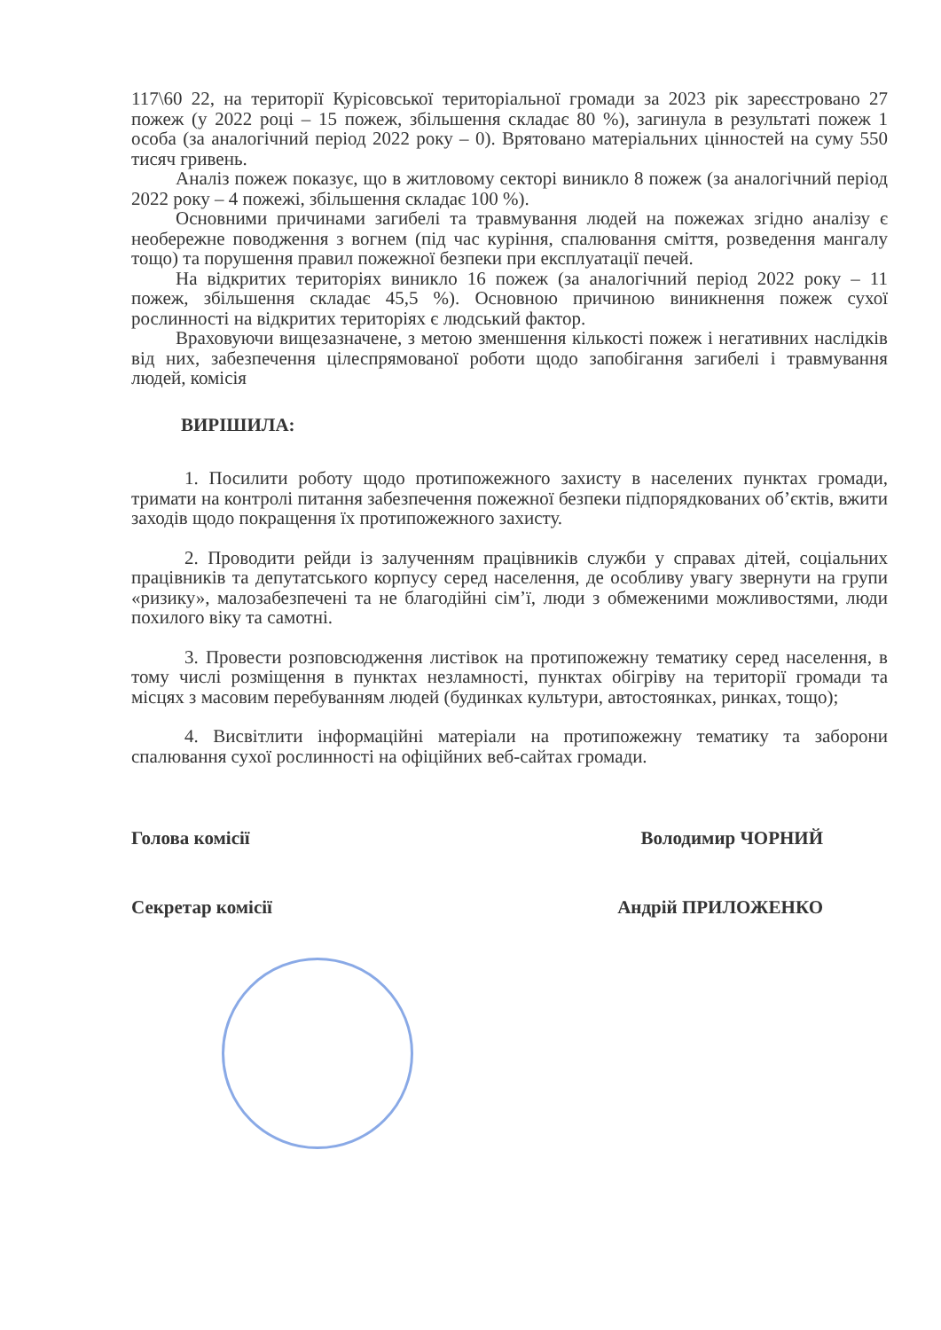117\60 22, на території Курісовської територіальної громади за 2023 рік зареєстровано 27 пожеж (у 2022 році – 15 пожеж, збільшення складає 80 %), загинула в результаті пожеж 1 особа (за аналогічний період 2022 року – 0). Врятовано матеріальних цінностей на суму 550 тисяч гривень.
Аналіз пожеж показує, що в житловому секторі виникло 8 пожеж (за аналогічний період 2022 року – 4 пожежі, збільшення складає 100 %).
Основними причинами загибелі та травмування людей на пожежах згідно аналізу є необережне поводження з вогнем (під час куріння, спалювання сміття, розведення мангалу тощо) та порушення правил пожежної безпеки при експлуатації печей.
На відкритих територіях виникло 16 пожеж (за аналогічний період 2022 року – 11 пожеж, збільшення складає 45,5 %). Основною причиною виникнення пожеж сухої рослинності на відкритих територіях є людський фактор.
Враховуючи вищезазначене, з метою зменшення кількості пожеж і негативних наслідків від них, забезпечення цілеспрямованої роботи щодо запобігання загибелі і травмування людей, комісія
ВИРІШИЛА:
1. Посилити роботу щодо протипожежного захисту в населених пунктах громади, тримати на контролі питання забезпечення пожежної безпеки підпорядкованих об’єктів, вжити заходів щодо покращення їх протипожежного захисту.
2. Проводити рейди із залученням працівників служби у справах дітей, соціальних працівників та депутатського корпусу серед населення, де особливу увагу звернути на групи «ризику», малозабезпечені та не благодійні сім’ї, люди з обмеженими можливостями, люди похилого віку та самотні.
3. Провести розповсюдження листівок на протипожежну тематику серед населення, в тому числі розміщення в пунктах незламності, пунктах обігріву на території громади та місцях з масовим перебуванням людей (будинках культури, автостоянках, ринках, тощо);
4. Висвітлити інформаційні матеріали на протипожежну тематику та заборони спалювання сухої рослинності на офіційних веб-сайтах громади.
Голова комісії Володимир ЧОРНИЙ
Секретар комісії Андрій ПРИЛОЖЕНКО